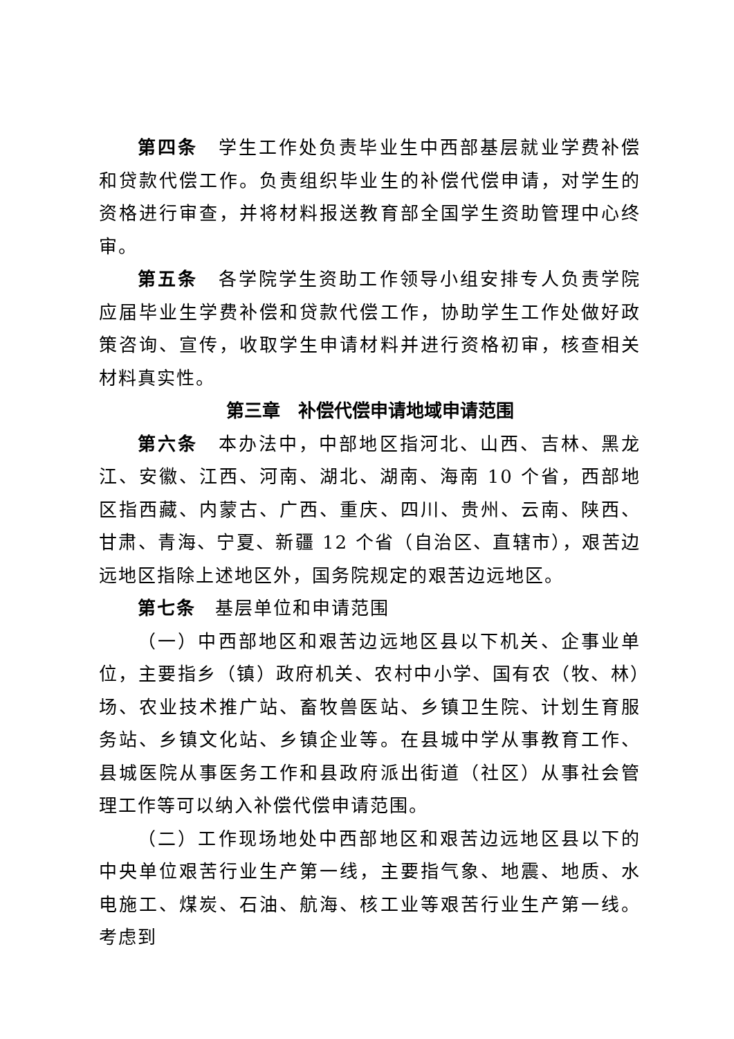第四条　学生工作处负责毕业生中西部基层就业学费补偿和贷款代偿工作。负责组织毕业生的补偿代偿申请，对学生的资格进行审查，并将材料报送教育部全国学生资助管理中心终审。
第五条　各学院学生资助工作领导小组安排专人负责学院应届毕业生学费补偿和贷款代偿工作，协助学生工作处做好政策咨询、宣传，收取学生申请材料并进行资格初审，核查相关材料真实性。
第三章　补偿代偿申请地域申请范围
第六条　本办法中，中部地区指河北、山西、吉林、黑龙江、安徽、江西、河南、湖北、湖南、海南 10 个省，西部地区指西藏、内蒙古、广西、重庆、四川、贵州、云南、陕西、甘肃、青海、宁夏、新疆 12 个省（自治区、直辖市），艰苦边远地区指除上述地区外，国务院规定的艰苦边远地区。
第七条　基层单位和申请范围
（一）中西部地区和艰苦边远地区县以下机关、企事业单位，主要指乡（镇）政府机关、农村中小学、国有农（牧、林）场、农业技术推广站、畜牧兽医站、乡镇卫生院、计划生育服务站、乡镇文化站、乡镇企业等。在县城中学从事教育工作、县城医院从事医务工作和县政府派出街道（社区）从事社会管理工作等可以纳入补偿代偿申请范围。
（二）工作现场地处中西部地区和艰苦边远地区县以下的中央单位艰苦行业生产第一线，主要指气象、地震、地质、水电施工、煤炭、石油、航海、核工业等艰苦行业生产第一线。考虑到